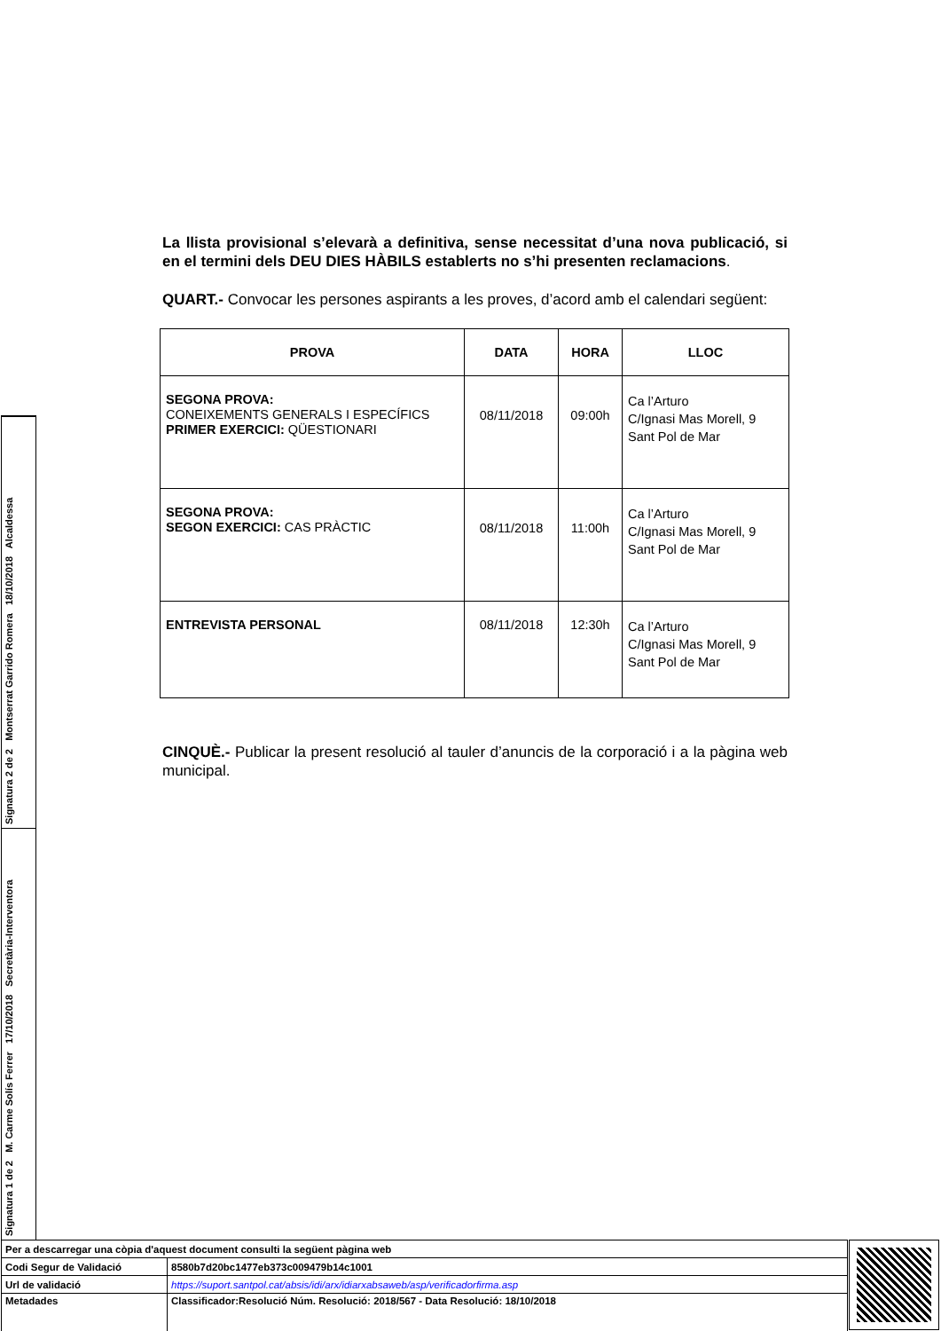La llista provisional s’elevarà a definitiva, sense necessitat d’una nova publicació, si en el termini dels DEU DIES HÀBILS establerts no s’hi presenten reclamacions.
QUART.- Convocar les persones aspirants a les proves, d’acord amb el calendari següent:
| PROVA | DATA | HORA | LLOC |
| --- | --- | --- | --- |
| SEGONA PROVA: CONEIXEMENTS GENERALS I ESPECÍFICS PRIMER EXERCICI: QÜESTIONARI | 08/11/2018 | 09:00h | Ca l’Arturo C/Ignasi Mas Morell, 9 Sant Pol de Mar |
| SEGONA PROVA: SEGON EXERCICI: CAS PRÀCTIC | 08/11/2018 | 11:00h | Ca l’Arturo C/Ignasi Mas Morell, 9 Sant Pol de Mar |
| ENTREVISTA PERSONAL | 08/11/2018 | 12:30h | Ca l’Arturo C/Ignasi Mas Morell, 9 Sant Pol de Mar |
CINQUÈ.- Publicar la present resolució al tauler d’anuncis de la corporació i a la pàgina web municipal.
Signatura 2 de 2 Montserrat Garrido Romera 18/10/2018 Alcaldessa
Signatura 1 de 2 M. Carme Solís Ferrer 17/10/2018 Secretària-Interventora
| Per a descarregar una còpia d'aquest document consulti la següent pàgina web | |
| Codi Segur de Validació | 8580b7d20bc1477eb373c009479b14c1001 |
| Url de validació | https://suport.santpol.cat/absis/idi/arx/idiarxabsaweb/asp/verificadorfirma.asp |
| Metadades | Classificador:Resolució Núm. Resolució: 2018/567 - Data Resolució: 18/10/2018 |